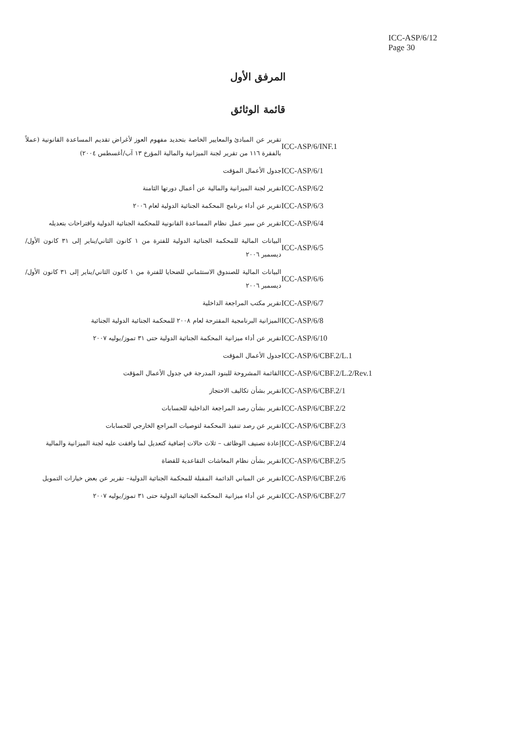ICC-ASP/6/12
Page 30
المرفق الأول
قائمة الوثائق
| ICC-ASP/6/INF.1 | تقرير عن المبادئ والمعايير الخاصة بتحديد مفهوم العوز لأغراض تقديم المساعدة القانونية (عملاً بالفقرة ١١٦ من تقرير لجنة الميزانية والمالية المؤرخ ١٣ آب/أغسطس ٢٠٠٤) |
| ICC-ASP/6/1 | جدول الأعمال المؤقت |
| ICC-ASP/6/2 | تقرير لجنة الميزانية والمالية عن أعمال دورتها الثامنة |
| ICC-ASP/6/3 | تقرير عن أداء برنامج المحكمة الجنائية الدولية لعام ٢٠٠٦ |
| ICC-ASP/6/4 | تقرير عن سير عمل نظام المساعدة القانونية للمحكمة الجنائية الدولية واقتراحات بتعديله |
| ICC-ASP/6/5 | البيانات المالية للمحكمة الجنائية الدولية للفترة من ١ كانون الثاني/يناير إلى ٣١ كانون الأول/ديسمبر ٢٠٠٦ |
| ICC-ASP/6/6 | البيانات المالية للصندوق الاستئماني للضحايا للفترة من ١ كانون الثاني/يناير إلى ٣١ كانون الأول/ديسمبر ٢٠٠٦ |
| ICC-ASP/6/7 | تقرير مكتب المراجعة الداخلية |
| ICC-ASP/6/8 | الميزانية البرنامجية المقترحة لعام ٢٠٠٨ للمحكمة الجنائية الدولية الجنائية |
| ICC-ASP/6/10 | تقرير عن أداء ميزانية المحكمة الجنائية الدولية حتى ٣١ تموز/يوليه ٢٠٠٧ |
| ICC-ASP/6/CBF.2/L.1 | جدول الأعمال المؤقت |
| ICC-ASP/6/CBF.2/L.2/Rev.1 | القائمة المشروحة للبنود المدرجة في جدول الأعمال المؤقت |
| ICC-ASP/6/CBF.2/1 | تقرير بشأن تكاليف الاحتجاز |
| ICC-ASP/6/CBF.2/2 | تقرير بشأن رصد المراجعة الداخلية للحسابات |
| ICC-ASP/6/CBF.2/3 | تقرير عن رصد تنفيذ المحكمة لتوصيات المراجع الخارجي للحسابات |
| ICC-ASP/6/CBF.2/4 | إعادة تصنيف الوظائف – ثلاث حالات إضافية كتعديل لما وافقت عليه لجنة الميزانية والمالية |
| ICC-ASP/6/CBF.2/5 | تقرير بشأن نظام المعاشات التقاعدية للقضاة |
| ICC-ASP/6/CBF.2/6 | تقرير عن المباني الدائمة المقبلة للمحكمة الجنائية الدولية– تقرير عن بعض خيارات التمويل |
| ICC-ASP/6/CBF.2/7 | تقرير عن أداء ميزانية المحكمة الجنائية الدولية حتى ٣١ تموز/يوليه ٢٠٠٧ |